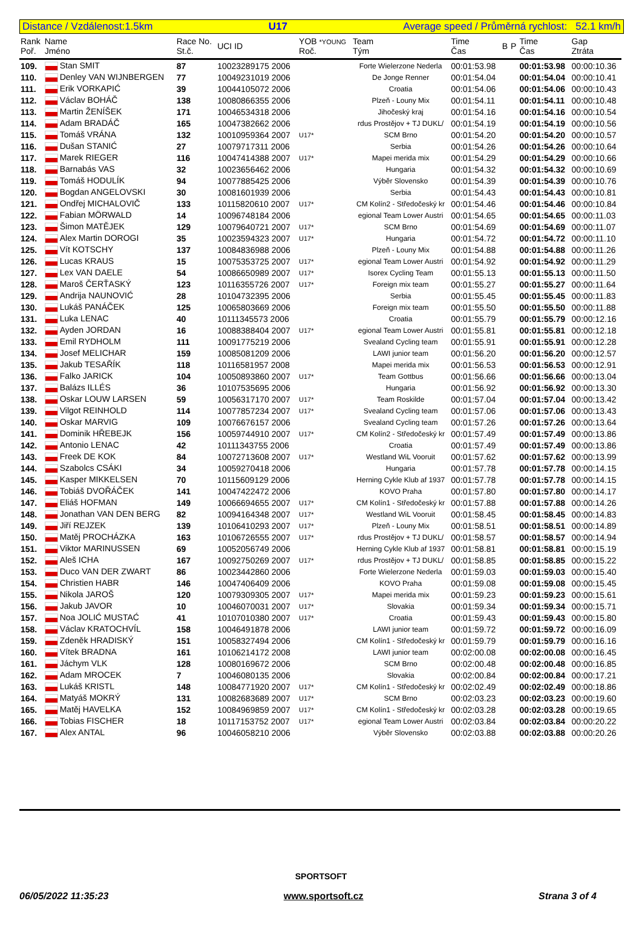Distance / Vzdálenost:1.5km U17 Average speed / Průměrná rychlost: 52.1 km/h
| Rank Poř. | Name Jméno | Race No. St.č. | UCI ID | YOB *YOUNG Roč. | Team Tým | Time Čas | B | P | Time Čas | Gap Ztráta |
| --- | --- | --- | --- | --- | --- | --- | --- | --- | --- | --- |
| 109. | Stan SMIT | 87 | 10023289175 2006 | | Forte Wielerzone Nederla | 00:01:53.98 | | | 00:01:53.98 | 00:00:10.36 |
| 110. | Denley VAN WIJNBERGEN | 77 | 10049231019 2006 | | De Jonge Renner | 00:01:54.04 | | | 00:01:54.04 | 00:00:10.41 |
| 111. | Erik VORKAPIĆ | 39 | 10044105072 2006 | | Croatia | 00:01:54.06 | | | 00:01:54.06 | 00:00:10.43 |
| 112. | Václav BOHÁČ | 138 | 10080866355 2006 | | Plzeň - Louny Mix | 00:01:54.11 | | | 00:01:54.11 | 00:00:10.48 |
| 113. | Martin ŽENÍŠEK | 171 | 10046534318 2006 | | Jihočeský kraj | 00:01:54.16 | | | 00:01:54.16 | 00:00:10.54 |
| 114. | Adam BRADÁČ | 165 | 10047382662 2006 | | rdus Prostějov + TJ DUKL/ | 00:01:54.19 | | | 00:01:54.19 | 00:00:10.56 |
| 115. | Tomáš VRÁNA | 132 | 10010959364 2007 | U17* | SCM Brno | 00:01:54.20 | | | 00:01:54.20 | 00:00:10.57 |
| 116. | Dušan STANIĆ | 27 | 10079717311 2006 | | Serbia | 00:01:54.26 | | | 00:01:54.26 | 00:00:10.64 |
| 117. | Marek RIEGER | 116 | 10047414388 2007 | U17* | Mapei merida mix | 00:01:54.29 | | | 00:01:54.29 | 00:00:10.66 |
| 118. | Barnabás VAS | 32 | 10023656462 2006 | | Hungaria | 00:01:54.32 | | | 00:01:54.32 | 00:00:10.69 |
| 119. | Tomáš HODULÍK | 94 | 10077885425 2006 | | Výběr Slovensko | 00:01:54.39 | | | 00:01:54.39 | 00:00:10.76 |
| 120. | Bogdan ANGELOVSKI | 30 | 10081601939 2006 | | Serbia | 00:01:54.43 | | | 00:01:54.43 | 00:00:10.81 |
| 121. | Ondřej MICHALOVIČ | 133 | 10115820610 2007 | U17* | CM Kolín2 - Středočeský kr | 00:01:54.46 | | | 00:01:54.46 | 00:00:10.84 |
| 122. | Fabian MÖRWALD | 14 | 10096748184 2006 | | egional Team Lower Austri | 00:01:54.65 | | | 00:01:54.65 | 00:00:11.03 |
| 123. | Šimon MATĚJEK | 129 | 10079640721 2007 | U17* | SCM Brno | 00:01:54.69 | | | 00:01:54.69 | 00:00:11.07 |
| 124. | Alex Martin DOROGI | 35 | 10023594323 2007 | U17* | Hungaria | 00:01:54.72 | | | 00:01:54.72 | 00:00:11.10 |
| 125. | Vít KOTSCHY | 137 | 10084836988 2006 | | Plzeň - Louny Mix | 00:01:54.88 | | | 00:01:54.88 | 00:00:11.26 |
| 126. | Lucas KRAUS | 15 | 10075353725 2007 | U17* | egional Team Lower Austri | 00:01:54.92 | | | 00:01:54.92 | 00:00:11.29 |
| 127. | Lex VAN DAELE | 54 | 10086650989 2007 | U17* | Isorex Cycling Team | 00:01:55.13 | | | 00:01:55.13 | 00:00:11.50 |
| 128. | Maroš ČERŤASKÝ | 123 | 10116355726 2007 | U17* | Foreign mix team | 00:01:55.27 | | | 00:01:55.27 | 00:00:11.64 |
| 129. | Andrija NAUNOVIĆ | 28 | 10104732395 2006 | | Serbia | 00:01:55.45 | | | 00:01:55.45 | 00:00:11.83 |
| 130. | Lukáš PANÁČEK | 125 | 10065803669 2006 | | Foreign mix team | 00:01:55.50 | | | 00:01:55.50 | 00:00:11.88 |
| 131. | Luka LENAC | 40 | 10111345573 2006 | | Croatia | 00:01:55.79 | | | 00:01:55.79 | 00:00:12.16 |
| 132. | Ayden JORDAN | 16 | 10088388404 2007 | U17* | egional Team Lower Austri | 00:01:55.81 | | | 00:01:55.81 | 00:00:12.18 |
| 133. | Emil RYDHOLM | 111 | 10091775219 2006 | | Svealand Cycling team | 00:01:55.91 | | | 00:01:55.91 | 00:00:12.28 |
| 134. | Josef MELICHAR | 159 | 10085081209 2006 | | LAWI junior team | 00:01:56.20 | | | 00:01:56.20 | 00:00:12.57 |
| 135. | Jakub TESAŘÍK | 118 | 10116581957 2008 | | Mapei merida mix | 00:01:56.53 | | | 00:01:56.53 | 00:00:12.91 |
| 136. | Falko JARICK | 104 | 10050893860 2007 | U17* | Team Gottbus | 00:01:56.66 | | | 00:01:56.66 | 00:00:13.04 |
| 137. | Balázs ILLÉS | 36 | 10107535695 2006 | | Hungaria | 00:01:56.92 | | | 00:01:56.92 | 00:00:13.30 |
| 138. | Oskar LOUW LARSEN | 59 | 10056317170 2007 | U17* | Team Roskilde | 00:01:57.04 | | | 00:01:57.04 | 00:00:13.42 |
| 139. | Vilgot REINHOLD | 114 | 10077857234 2007 | U17* | Svealand Cycling team | 00:01:57.06 | | | 00:01:57.06 | 00:00:13.43 |
| 140. | Oskar MARVIG | 109 | 10076676157 2006 | | Svealand Cycling team | 00:01:57.26 | | | 00:01:57.26 | 00:00:13.64 |
| 141. | Dominik HŘEBEJK | 156 | 10059744910 2007 | U17* | CM Kolín2 - Středočeský kr | 00:01:57.49 | | | 00:01:57.49 | 00:00:13.86 |
| 142. | Antonio LENAC | 42 | 10111343755 2006 | | Croatia | 00:01:57.49 | | | 00:01:57.49 | 00:00:13.86 |
| 143. | Freek DE KOK | 84 | 10072713608 2007 | U17* | Westland WiL Vooruit | 00:01:57.62 | | | 00:01:57.62 | 00:00:13.99 |
| 144. | Szabolcs CSÁKI | 34 | 10059270418 2006 | | Hungaria | 00:01:57.78 | | | 00:01:57.78 | 00:00:14.15 |
| 145. | Kasper MIKKELSEN | 70 | 10115609129 2006 | | Herning Cykle Klub af 1937 | 00:01:57.78 | | | 00:01:57.78 | 00:00:14.15 |
| 146. | Tobiáš DVOŘÁČEK | 141 | 10047422472 2006 | | KOVO Praha | 00:01:57.80 | | | 00:01:57.80 | 00:00:14.17 |
| 147. | Eliáš HOFMAN | 149 | 10066694655 2007 | U17* | CM Kolín1 - Středočeský kr | 00:01:57.88 | | | 00:01:57.88 | 00:00:14.26 |
| 148. | Jonathan VAN DEN BERG | 82 | 10094164348 2007 | U17* | Westland WiL Vooruit | 00:01:58.45 | | | 00:01:58.45 | 00:00:14.83 |
| 149. | Jiří REJZEK | 139 | 10106410293 2007 | U17* | Plzeň - Louny Mix | 00:01:58.51 | | | 00:01:58.51 | 00:00:14.89 |
| 150. | Matěj PROCHÁZKA | 163 | 10106726555 2007 | U17* | rdus Prostějov + TJ DUKL/ | 00:01:58.57 | | | 00:01:58.57 | 00:00:14.94 |
| 151. | Viktor MARINUSSEN | 69 | 10052056749 2006 | | Herning Cykle Klub af 1937 | 00:01:58.81 | | | 00:01:58.81 | 00:00:15.19 |
| 152. | Aleš ICHA | 167 | 10092750269 2007 | U17* | rdus Prostějov + TJ DUKL/ | 00:01:58.85 | | | 00:01:58.85 | 00:00:15.22 |
| 153. | Duco VAN DER ZWART | 86 | 10023442860 2006 | | Forte Wielerzone Nederla | 00:01:59.03 | | | 00:01:59.03 | 00:00:15.40 |
| 154. | Christien HABR | 146 | 10047406409 2006 | | KOVO Praha | 00:01:59.08 | | | 00:01:59.08 | 00:00:15.45 |
| 155. | Nikola JAROŠ | 120 | 10079309305 2007 | U17* | Mapei merida mix | 00:01:59.23 | | | 00:01:59.23 | 00:00:15.61 |
| 156. | Jakub JAVOR | 10 | 10046070031 2007 | U17* | Slovakia | 00:01:59.34 | | | 00:01:59.34 | 00:00:15.71 |
| 157. | Noa JOLIĆ MUSTAĆ | 41 | 10107010380 2007 | U17* | Croatia | 00:01:59.43 | | | 00:01:59.43 | 00:00:15.80 |
| 158. | Václav KRATOCHVÍL | 158 | 10046491878 2006 | | LAWI junior team | 00:01:59.72 | | | 00:01:59.72 | 00:00:16.09 |
| 159. | Zdeněk HRADISKÝ | 151 | 10058327494 2006 | | CM Kolín1 - Středočeský kr | 00:01:59.79 | | | 00:01:59.79 | 00:00:16.16 |
| 160. | Vítek BRADNA | 161 | 10106214172 2008 | | LAWI junior team | 00:02:00.08 | | | 00:02:00.08 | 00:00:16.45 |
| 161. | Jáchym VLK | 128 | 10080169672 2006 | | SCM Brno | 00:02:00.48 | | | 00:02:00.48 | 00:00:16.85 |
| 162. | Adam MROCEK | 7 | 10046080135 2006 | | Slovakia | 00:02:00.84 | | | 00:02:00.84 | 00:00:17.21 |
| 163. | Lukáš KRISTL | 148 | 10084771920 2007 | U17* | CM Kolín1 - Středočeský kr | 00:02:02.49 | | | 00:02:02.49 | 00:00:18.86 |
| 164. | Matyáš MOKRÝ | 131 | 10082683689 2007 | U17* | SCM Brno | 00:02:03.23 | | | 00:02:03.23 | 00:00:19.60 |
| 165. | Matěj HAVELKA | 152 | 10084969859 2007 | U17* | CM Kolín1 - Středočeský kr | 00:02:03.28 | | | 00:02:03.28 | 00:00:19.65 |
| 166. | Tobias FISCHER | 18 | 10117153752 2007 | U17* | egional Team Lower Austri | 00:02:03.84 | | | 00:02:03.84 | 00:00:20.22 |
| 167. | Alex ANTAL | 96 | 10046058210 2006 | | Výběr Slovensko | 00:02:03.88 | | | 00:02:03.88 | 00:00:20.26 |
SPORTSOFT
06/05/2022 11:35:23 www.sportsoft.cz Strana 3 of 4